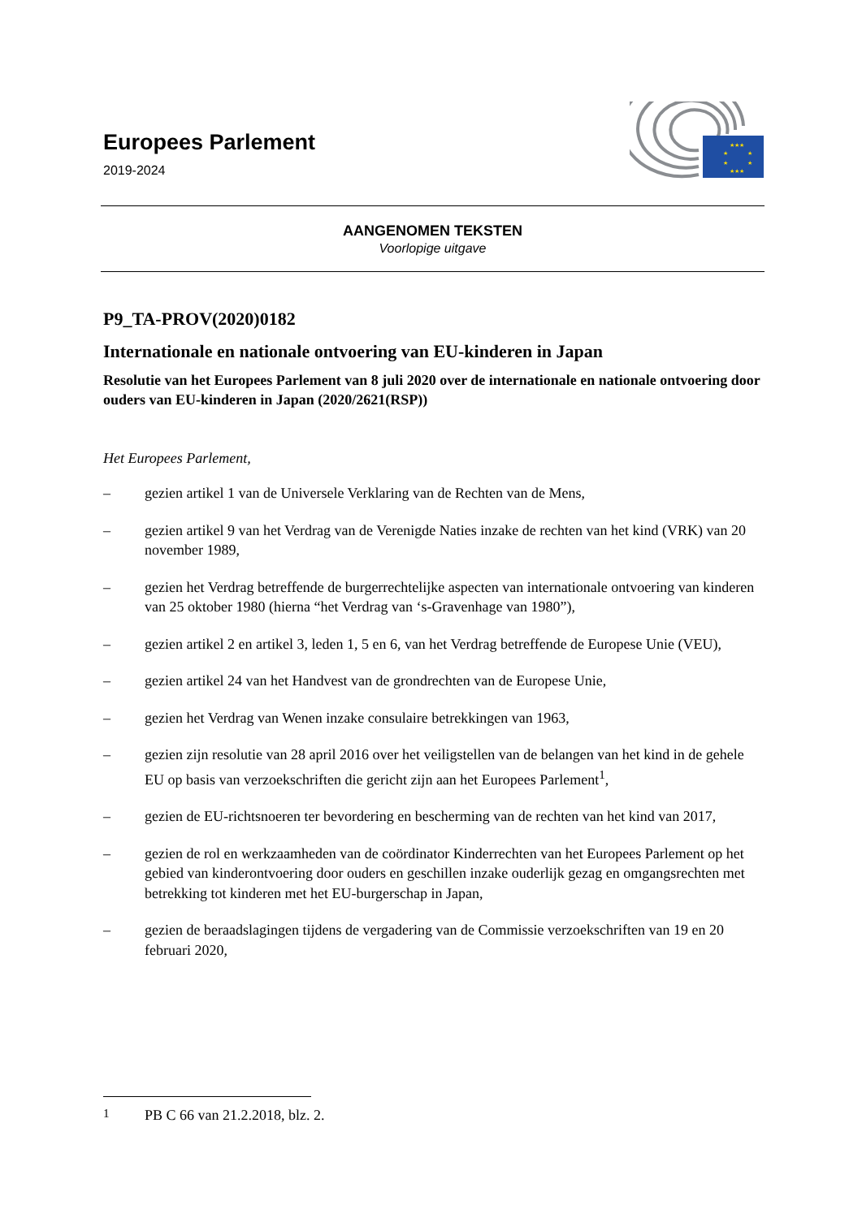Europees Parlement
2019-2024
★★★
★
★
★
★
★★★
AANGENOMEN TEKSTEN
Voorlopige uitgave
P9_TA-PROV(2020)0182
Internationale en nationale ontvoering van EU-kinderen in Japan
Resolutie van het Europees Parlement van 8 juli 2020 over de internationale en nationale ontvoering door ouders van EU-kinderen in Japan (2020/2621(RSP))
Het Europees Parlement,
– gezien artikel 1 van de Universele Verklaring van de Rechten van de Mens,
– gezien artikel 9 van het Verdrag van de Verenigde Naties inzake de rechten van het kind (VRK) van 20 november 1989,
– gezien het Verdrag betreffende de burgerrechtelijke aspecten van internationale ontvoering van kinderen van 25 oktober 1980 (hierna “het Verdrag van ‘s-Gravenhage van 1980”),
– gezien artikel 2 en artikel 3, leden 1, 5 en 6, van het Verdrag betreffende de Europese Unie (VEU),
– gezien artikel 24 van het Handvest van de grondrechten van de Europese Unie,
– gezien het Verdrag van Wenen inzake consulaire betrekkingen van 1963,
– gezien zijn resolutie van 28 april 2016 over het veiligstellen van de belangen van het kind in de gehele EU op basis van verzoekschriften die gericht zijn aan het Europees Parlement<sup>1</sup>,
– gezien de EU-richtsnoeren ter bevordering en bescherming van de rechten van het kind van 2017,
– gezien de rol en werkzaamheden van de coördinator Kinderrechten van het Europees Parlement op het gebied van kinderontvoering door ouders en geschillen inzake ouderlijk gezag en omgangsrechten met betrekking tot kinderen met het EU-burgerschap in Japan,
– gezien de beraadslagingen tijdens de vergadering van de Commissie verzoekschriften van 19 en 20 februari 2020,
<sup>1</sup> PB C 66 van 21.2.2018, blz. 2.